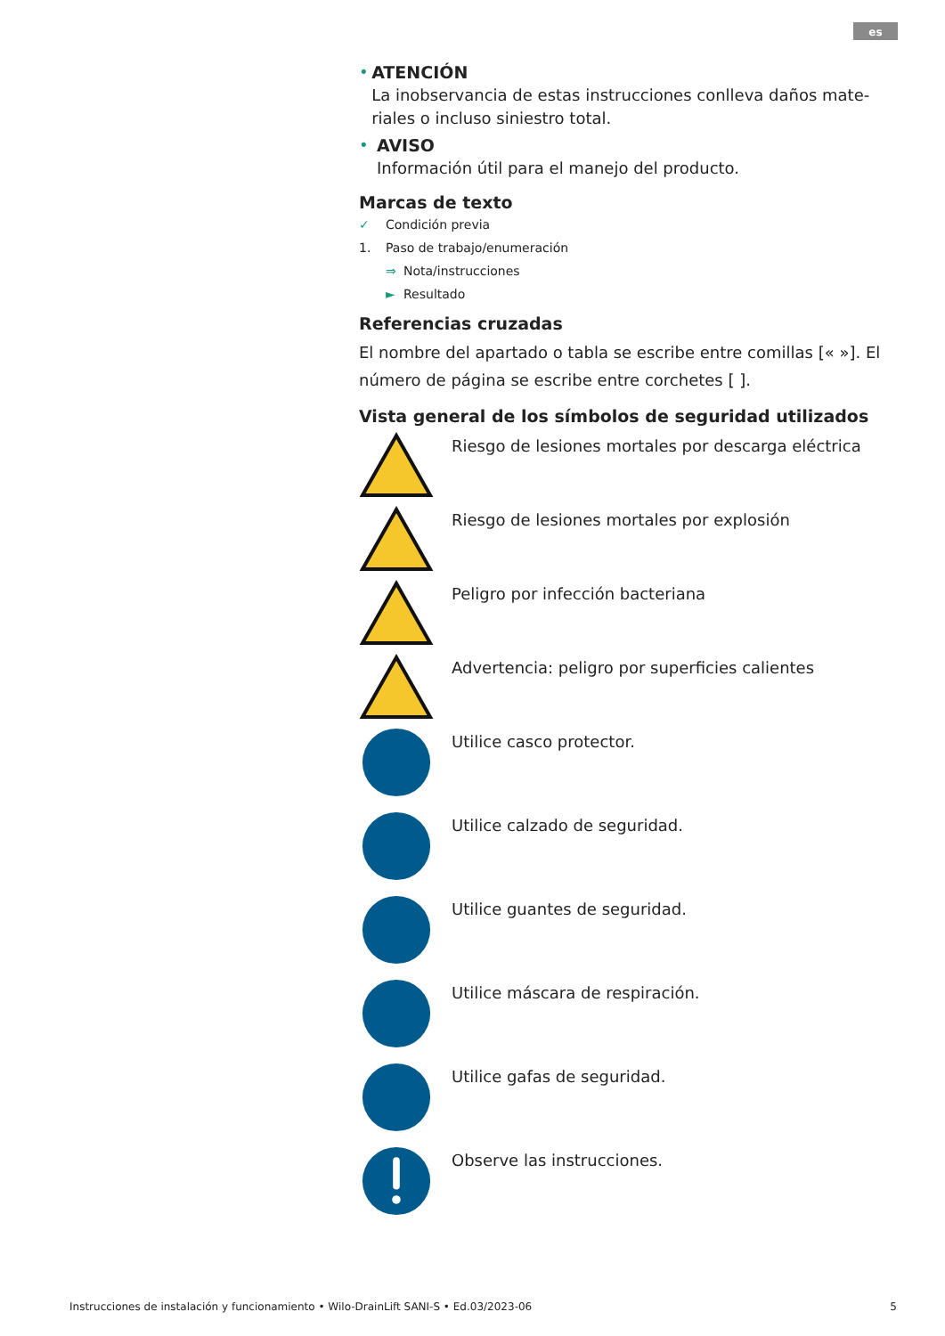es
• ATENCIÓN
La inobservancia de estas instrucciones conlleva daños mate-riales o incluso siniestro total.
• AVISO
Información útil para el manejo del producto.
Marcas de texto
✓ Condición previa
1. Paso de trabajo/enumeración
⇒ Nota/instrucciones
► Resultado
Referencias cruzadas
El nombre del apartado o tabla se escribe entre comillas [« »]. El número de página se escribe entre corchetes [ ].
Vista general de los símbolos de seguridad utilizados
Riesgo de lesiones mortales por descarga eléctrica
Riesgo de lesiones mortales por explosión
Peligro por infección bacteriana
Advertencia: peligro por superficies calientes
Utilice casco protector.
Utilice calzado de seguridad.
Utilice guantes de seguridad.
Utilice máscara de respiración.
Utilice gafas de seguridad.
Observe las instrucciones.
Instrucciones de instalación y funcionamiento • Wilo-DrainLift SANI-S • Ed.03/2023-06 5